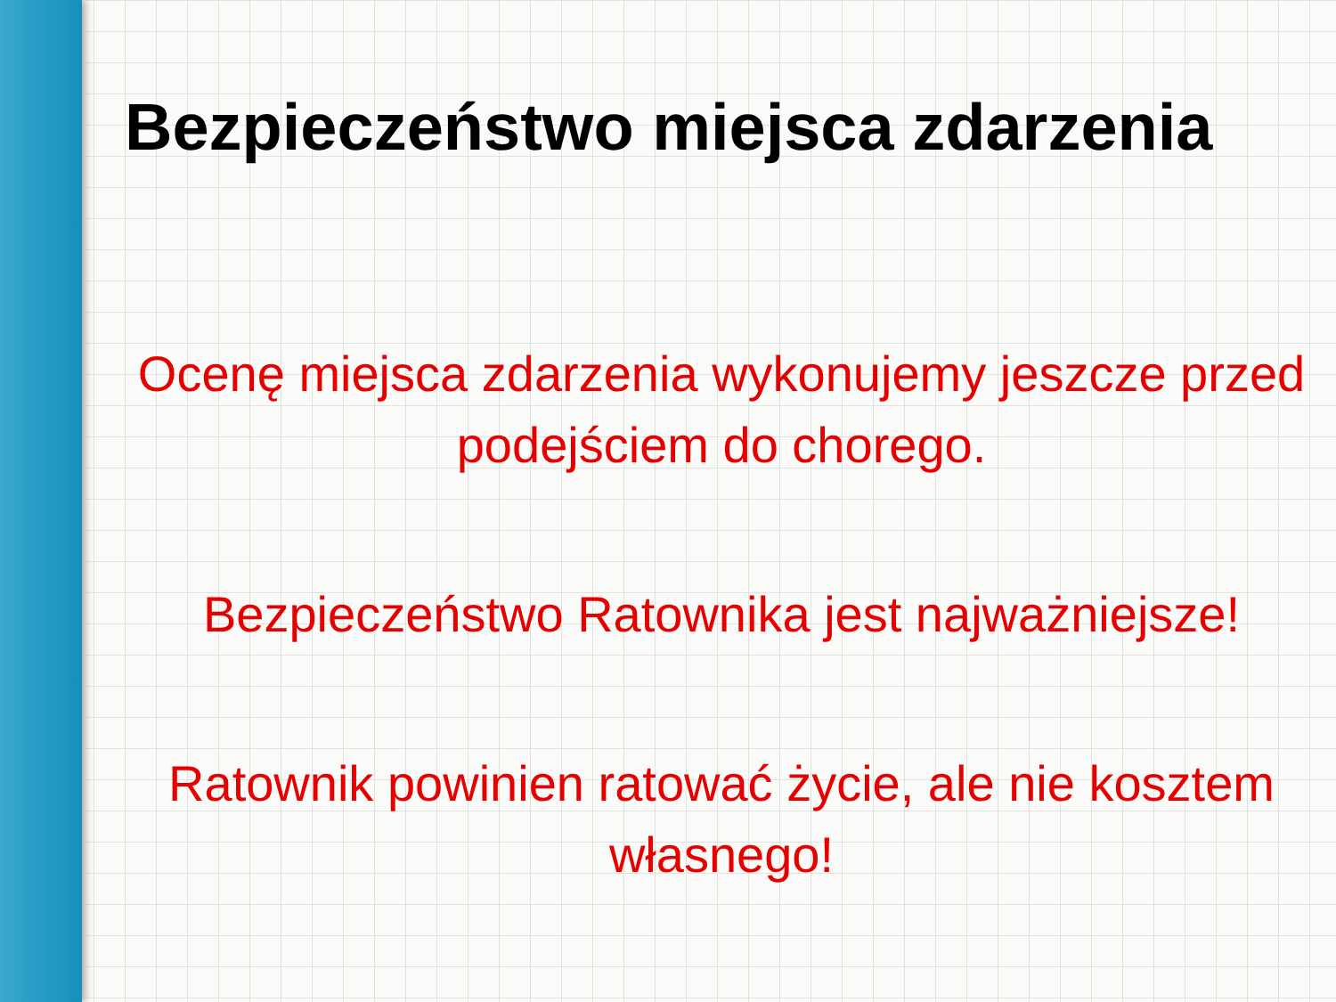Bezpieczeństwo miejsca zdarzenia
Ocenę miejsca zdarzenia wykonujemy jeszcze przed podejściem do chorego.
Bezpieczeństwo Ratownika jest najważniejsze!
Ratownik powinien ratować życie, ale nie kosztem własnego!